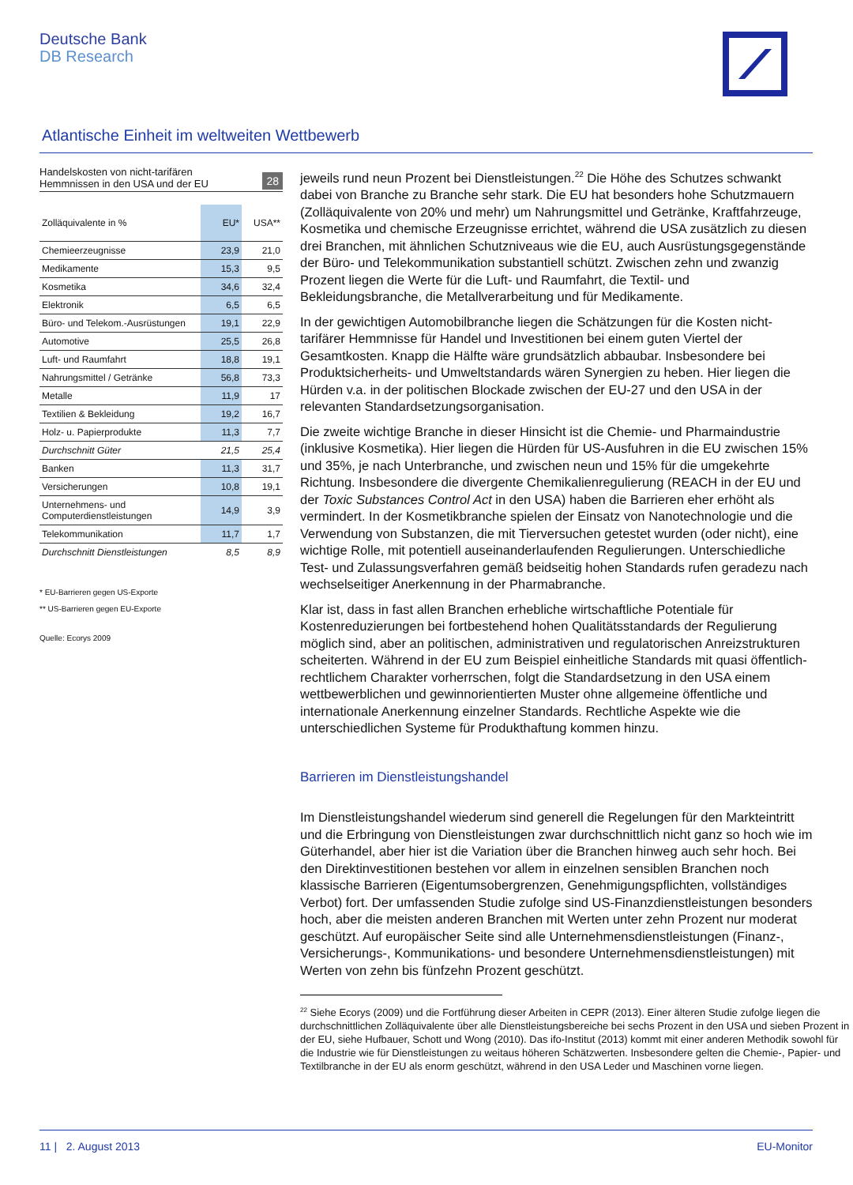Deutsche Bank
DB Research
Atlantische Einheit im weltweiten Wettbewerb
Handelskosten von nicht-tarifären
Hemmnissen in den USA und der EU 28
| Zolläquivalente in % | EU* | USA** |
| --- | --- | --- |
| Chemieerzeugnisse | 23,9 | 21,0 |
| Medikamente | 15,3 | 9,5 |
| Kosmetika | 34,6 | 32,4 |
| Elektronik | 6,5 | 6,5 |
| Büro- und Telekom.-Ausrüstungen | 19,1 | 22,9 |
| Automotive | 25,5 | 26,8 |
| Luft- und Raumfahrt | 18,8 | 19,1 |
| Nahrungsmittel / Getränke | 56,8 | 73,3 |
| Metalle | 11,9 | 17 |
| Textilien & Bekleidung | 19,2 | 16,7 |
| Holz- u. Papierprodukte | 11,3 | 7,7 |
| Durchschnitt Güter | 21,5 | 25,4 |
| Banken | 11,3 | 31,7 |
| Versicherungen | 10,8 | 19,1 |
| Unternehmens- und Computerdienstleistungen | 14,9 | 3,9 |
| Telekommunikation | 11,7 | 1,7 |
| Durchschnitt Dienstleistungen | 8,5 | 8,9 |
* EU-Barrieren gegen US-Exporte
** US-Barrieren gegen EU-Exporte
Quelle: Ecorys 2009
jeweils rund neun Prozent bei Dienstleistungen.<sup>22</sup> Die Höhe des Schutzes schwankt dabei von Branche zu Branche sehr stark. Die EU hat besonders hohe Schutzmauern (Zolläquivalente von 20% und mehr) um Nahrungsmittel und Getränke, Kraftfahrzeuge, Kosmetika und chemische Erzeugnisse errichtet, während die USA zusätzlich zu diesen drei Branchen, mit ähnlichen Schutzniveaus wie die EU, auch Ausrüstungsgegenstände der Büro- und Telekommunikation substantiell schützt. Zwischen zehn und zwanzig Prozent liegen die Werte für die Luft- und Raumfahrt, die Textil- und Bekleidungsbranche, die Metallverarbeitung und für Medikamente.
In der gewichtigen Automobilbranche liegen die Schätzungen für die Kosten nicht-tarifärer Hemmnisse für Handel und Investitionen bei einem guten Viertel der Gesamtkosten. Knapp die Hälfte wäre grundsätzlich abbaubar. Insbesondere bei Produktsicherheits- und Umweltstandards wären Synergien zu heben. Hier liegen die Hürden v.a. in der politischen Blockade zwischen der EU-27 und den USA in der relevanten Standardsetzungsorganisation.
Die zweite wichtige Branche in dieser Hinsicht ist die Chemie- und Pharmaindustrie (inklusive Kosmetika). Hier liegen die Hürden für US-Ausfuhren in die EU zwischen 15% und 35%, je nach Unterbranche, und zwischen neun und 15% für die umgekehrte Richtung. Insbesondere die divergente Chemikalienregulierung (REACH in der EU und der Toxic Substances Control Act in den USA) haben die Barrieren eher erhöht als vermindert. In der Kosmetikbranche spielen der Einsatz von Nanotechnologie und die Verwendung von Substanzen, die mit Tierversuchen getestet wurden (oder nicht), eine wichtige Rolle, mit potentiell auseinanderlaufenden Regulierungen. Unterschiedliche Test- und Zulassungsverfahren gemäß beidseitig hohen Standards rufen geradezu nach wechselseitiger Anerkennung in der Pharmabranche.
Klar ist, dass in fast allen Branchen erhebliche wirtschaftliche Potentiale für Kostenreduzierungen bei fortbestehend hohen Qualitätsstandards der Regulierung möglich sind, aber an politischen, administrativen und regulatorischen Anreizstrukturen scheiterten. Während in der EU zum Beispiel einheitliche Standards mit quasi öffentlich-rechtlichem Charakter vorherrschen, folgt die Standardsetzung in den USA einem wettbewerblichen und gewinnorientierten Muster ohne allgemeine öffentliche und internationale Anerkennung einzelner Standards. Rechtliche Aspekte wie die unterschiedlichen Systeme für Produkthaftung kommen hinzu.
Barrieren im Dienstleistungshandel
Im Dienstleistungshandel wiederum sind generell die Regelungen für den Markteintritt und die Erbringung von Dienstleistungen zwar durchschnittlich nicht ganz so hoch wie im Güterhandel, aber hier ist die Variation über die Branchen hinweg auch sehr hoch. Bei den Direktinvestitionen bestehen vor allem in einzelnen sensiblen Branchen noch klassische Barrieren (Eigentumsobergrenzen, Genehmigungspflichten, vollständiges Verbot) fort. Der umfassenden Studie zufolge sind US-Finanzdienstleistungen besonders hoch, aber die meisten anderen Branchen mit Werten unter zehn Prozent nur moderat geschützt. Auf europäischer Seite sind alle Unternehmensdienstleistungen (Finanz-, Versicherungs-, Kommunikations- und besondere Unternehmensdienstleistungen) mit Werten von zehn bis fünfzehn Prozent geschützt.
<sup>22</sup> Siehe Ecorys (2009) und die Fortführung dieser Arbeiten in CEPR (2013). Einer älteren Studie zufolge liegen die durchschnittlichen Zolläquivalente über alle Dienstleistungsbereiche bei sechs Prozent in den USA und sieben Prozent in der EU, siehe Hufbauer, Schott und Wong (2010). Das ifo-Institut (2013) kommt mit einer anderen Methodik sowohl für die Industrie wie für Dienstleistungen zu weitaus höheren Schätzwerten. Insbesondere gelten die Chemie-, Papier- und Textilbranche in der EU als enorm geschützt, während in den USA Leder und Maschinen vorne liegen.
11 | 2. August 2013 EU-Monitor